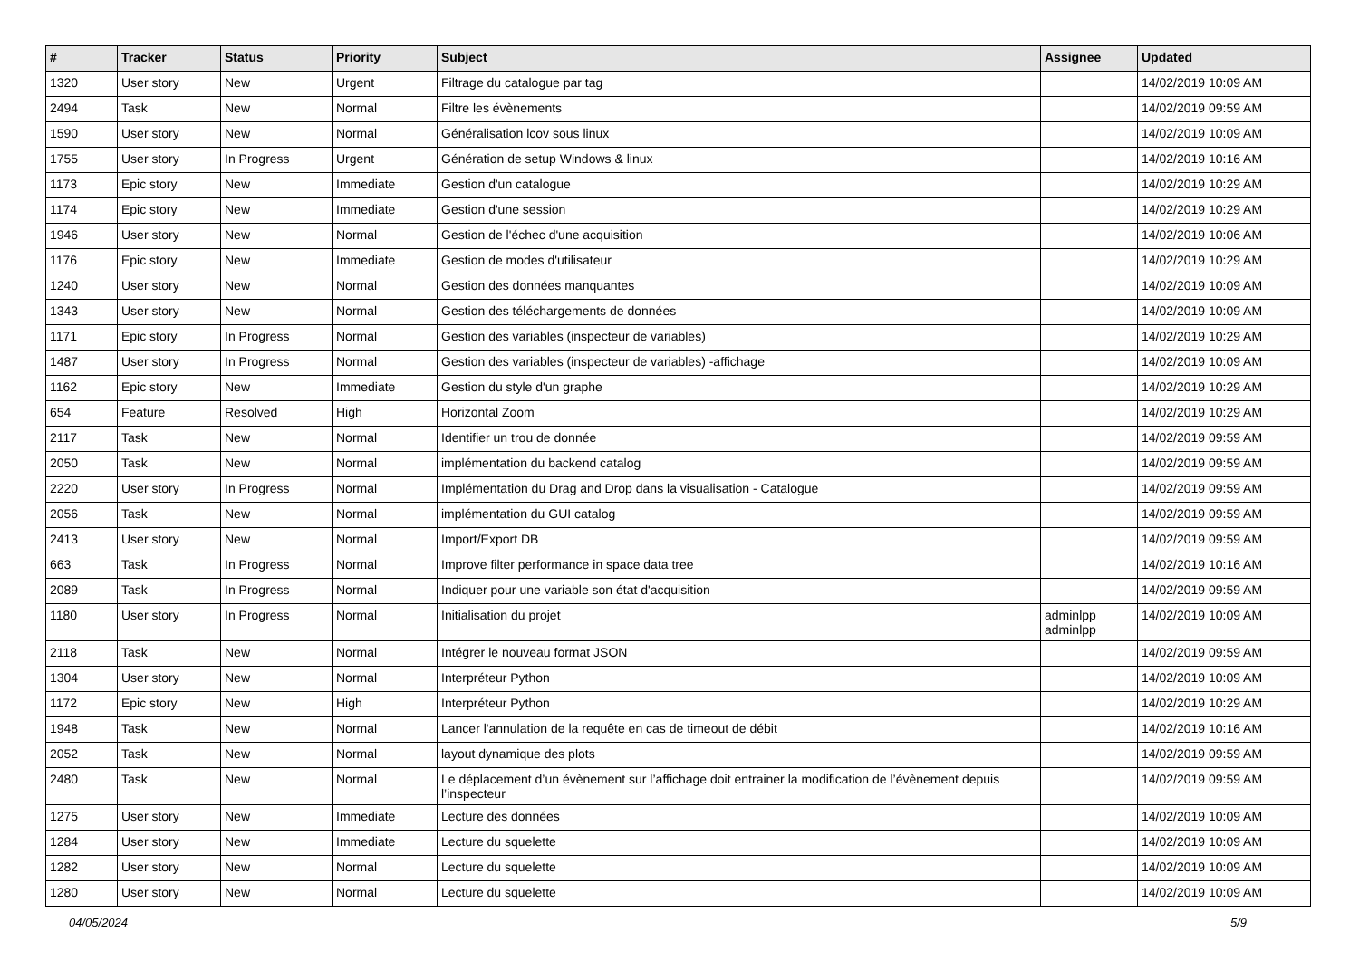| # | Tracker | Status | Priority | Subject | Assignee | Updated |
| --- | --- | --- | --- | --- | --- | --- |
| 1320 | User story | New | Urgent | Filtrage du catalogue par tag | | 14/02/2019 10:09 AM |
| 2494 | Task | New | Normal | Filtre les évènements | | 14/02/2019 09:59 AM |
| 1590 | User story | New | Normal | Généralisation lcov sous linux | | 14/02/2019 10:09 AM |
| 1755 | User story | In Progress | Urgent | Génération de setup Windows & linux | | 14/02/2019 10:16 AM |
| 1173 | Epic story | New | Immediate | Gestion d'un catalogue | | 14/02/2019 10:29 AM |
| 1174 | Epic story | New | Immediate | Gestion d'une session | | 14/02/2019 10:29 AM |
| 1946 | User story | New | Normal | Gestion de l'échec d'une acquisition | | 14/02/2019 10:06 AM |
| 1176 | Epic story | New | Immediate | Gestion de modes d'utilisateur | | 14/02/2019 10:29 AM |
| 1240 | User story | New | Normal | Gestion des données manquantes | | 14/02/2019 10:09 AM |
| 1343 | User story | New | Normal | Gestion des téléchargements de données | | 14/02/2019 10:09 AM |
| 1171 | Epic story | In Progress | Normal | Gestion des variables (inspecteur de variables) | | 14/02/2019 10:29 AM |
| 1487 | User story | In Progress | Normal | Gestion des variables (inspecteur de variables) -affichage | | 14/02/2019 10:09 AM |
| 1162 | Epic story | New | Immediate | Gestion du style d'un graphe | | 14/02/2019 10:29 AM |
| 654 | Feature | Resolved | High | Horizontal Zoom | | 14/02/2019 10:29 AM |
| 2117 | Task | New | Normal | Identifier un trou de donnée | | 14/02/2019 09:59 AM |
| 2050 | Task | New | Normal | implémentation du backend catalog | | 14/02/2019 09:59 AM |
| 2220 | User story | In Progress | Normal | Implémentation du Drag and Drop dans la visualisation - Catalogue | | 14/02/2019 09:59 AM |
| 2056 | Task | New | Normal | implémentation du GUI catalog | | 14/02/2019 09:59 AM |
| 2413 | User story | New | Normal | Import/Export DB | | 14/02/2019 09:59 AM |
| 663 | Task | In Progress | Normal | Improve filter performance in space data tree | | 14/02/2019 10:16 AM |
| 2089 | Task | In Progress | Normal | Indiquer pour une variable son état d'acquisition | | 14/02/2019 09:59 AM |
| 1180 | User story | In Progress | Normal | Initialisation du projet | adminlpp adminlpp | 14/02/2019 10:09 AM |
| 2118 | Task | New | Normal | Intégrer le nouveau format JSON | | 14/02/2019 09:59 AM |
| 1304 | User story | New | Normal | Interpréteur Python | | 14/02/2019 10:09 AM |
| 1172 | Epic story | New | High | Interpréteur Python | | 14/02/2019 10:29 AM |
| 1948 | Task | New | Normal | Lancer l'annulation de la requête en cas de timeout de débit | | 14/02/2019 10:16 AM |
| 2052 | Task | New | Normal | layout dynamique des plots | | 14/02/2019 09:59 AM |
| 2480 | Task | New | Normal | Le déplacement d’un évènement sur l’affichage doit entrainer la modification de l’évènement depuis l’inspecteur | | 14/02/2019 09:59 AM |
| 1275 | User story | New | Immediate | Lecture des données | | 14/02/2019 10:09 AM |
| 1284 | User story | New | Immediate | Lecture du squelette | | 14/02/2019 10:09 AM |
| 1282 | User story | New | Normal | Lecture du squelette | | 14/02/2019 10:09 AM |
| 1280 | User story | New | Normal | Lecture du squelette | | 14/02/2019 10:09 AM |
04/05/2024 5/9